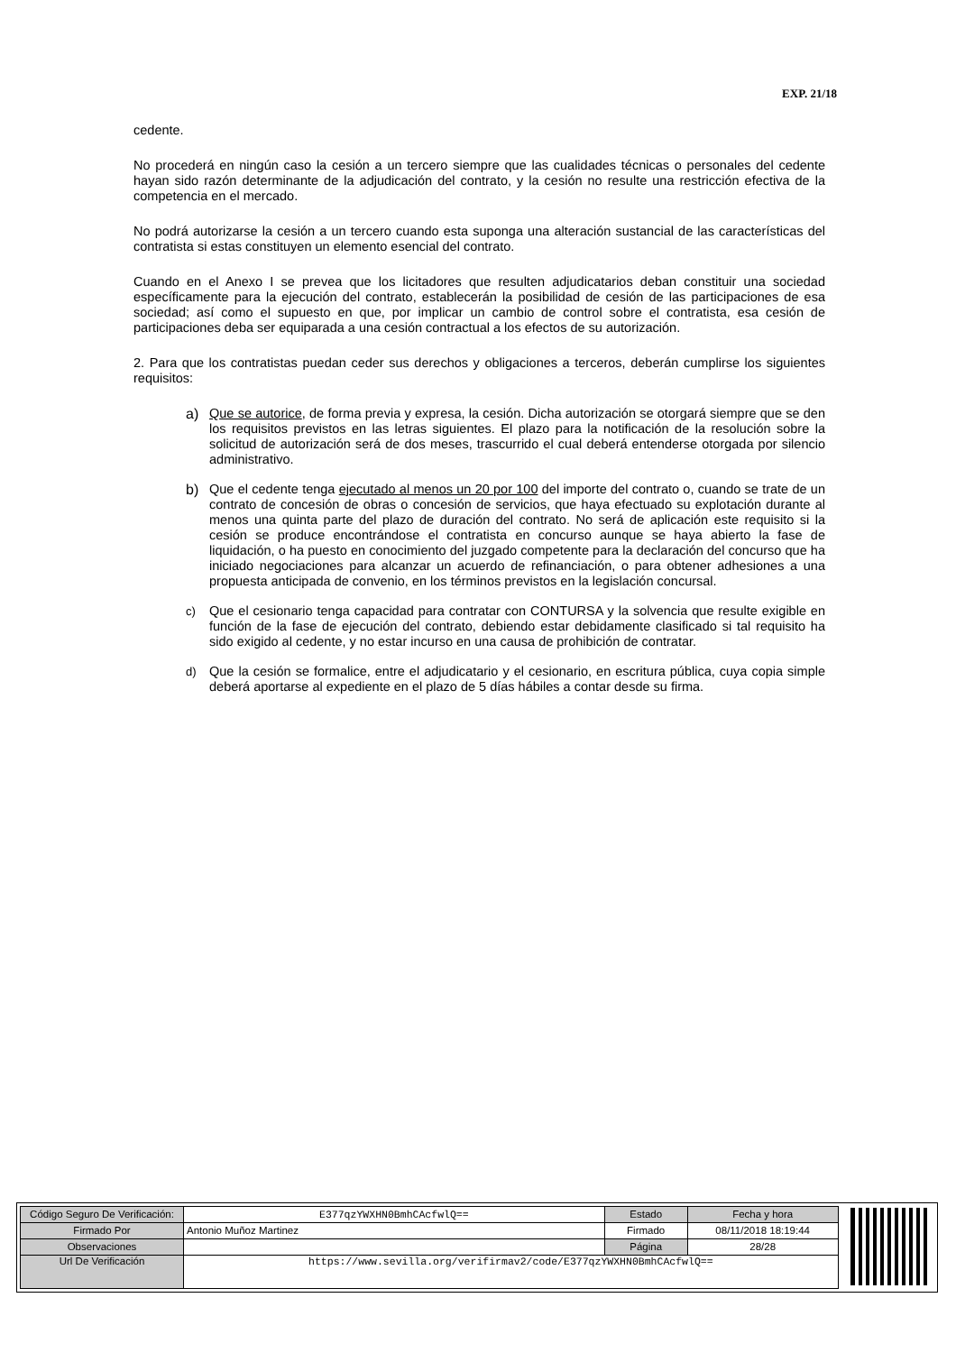EXP. 21/18
cedente.
No procederá en ningún caso la cesión a un tercero siempre que las cualidades técnicas o personales del cedente hayan sido razón determinante de la adjudicación del contrato, y la cesión no resulte una restricción efectiva de la competencia en el mercado.
No podrá autorizarse la cesión a un tercero cuando esta suponga una alteración sustancial de las características del contratista si estas constituyen un elemento esencial del contrato.
Cuando en el Anexo I se prevea que los licitadores que resulten adjudicatarios deban constituir una sociedad específicamente para la ejecución del contrato, establecerán la posibilidad de cesión de las participaciones de esa sociedad; así como el supuesto en que, por implicar un cambio de control sobre el contratista, esa cesión de participaciones deba ser equiparada a una cesión contractual a los efectos de su autorización.
2. Para que los contratistas puedan ceder sus derechos y obligaciones a terceros, deberán cumplirse los siguientes requisitos:
a) Que se autorice, de forma previa y expresa, la cesión. Dicha autorización se otorgará siempre que se den los requisitos previstos en las letras siguientes. El plazo para la notificación de la resolución sobre la solicitud de autorización será de dos meses, trascurrido el cual deberá entenderse otorgada por silencio administrativo.
b) Que el cedente tenga ejecutado al menos un 20 por 100 del importe del contrato o, cuando se trate de un contrato de concesión de obras o concesión de servicios, que haya efectuado su explotación durante al menos una quinta parte del plazo de duración del contrato. No será de aplicación este requisito si la cesión se produce encontrándose el contratista en concurso aunque se haya abierto la fase de liquidación, o ha puesto en conocimiento del juzgado competente para la declaración del concurso que ha iniciado negociaciones para alcanzar un acuerdo de refinanciación, o para obtener adhesiones a una propuesta anticipada de convenio, en los términos previstos en la legislación concursal.
c) Que el cesionario tenga capacidad para contratar con CONTURSA y la solvencia que resulte exigible en función de la fase de ejecución del contrato, debiendo estar debidamente clasificado si tal requisito ha sido exigido al cedente, y no estar incurso en una causa de prohibición de contratar.
d) Que la cesión se formalice, entre el adjudicatario y el cesionario, en escritura pública, cuya copia simple deberá aportarse al expediente en el plazo de 5 días hábiles a contar desde su firma.
| Código Seguro De Verificación: | E377qzYWXHN0BmhCAcfwlQ== | Estado | Fecha y hora |
| Firmado Por | Antonio Muñoz Martinez | Firmado | 08/11/2018 18:19:44 |
| Observaciones | | Página | 28/28 |
| Url De Verificación | https://www.sevilla.org/verifirmav2/code/E377qzYWXHN0BmhCAcfwlQ== | | |